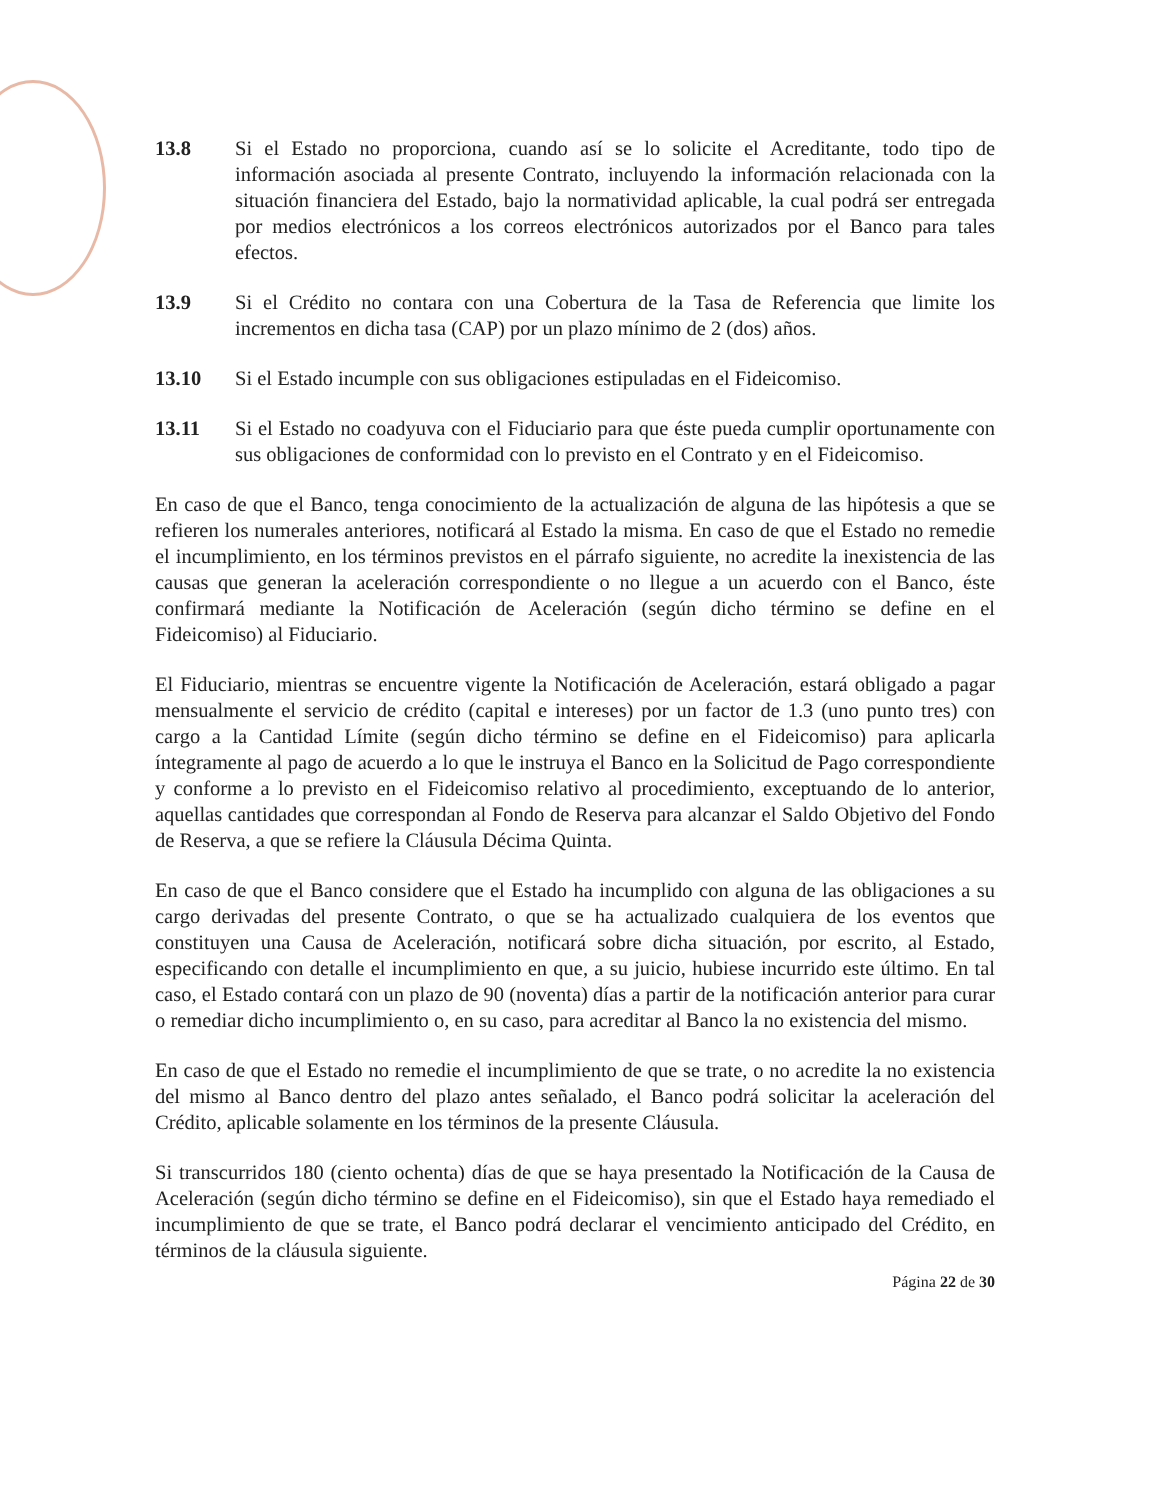13.8 Si el Estado no proporciona, cuando así se lo solicite el Acreditante, todo tipo de información asociada al presente Contrato, incluyendo la información relacionada con la situación financiera del Estado, bajo la normatividad aplicable, la cual podrá ser entregada por medios electrónicos a los correos electrónicos autorizados por el Banco para tales efectos.
13.9 Si el Crédito no contara con una Cobertura de la Tasa de Referencia que limite los incrementos en dicha tasa (CAP) por un plazo mínimo de 2 (dos) años.
13.10 Si el Estado incumple con sus obligaciones estipuladas en el Fideicomiso.
13.11 Si el Estado no coadyuva con el Fiduciario para que éste pueda cumplir oportunamente con sus obligaciones de conformidad con lo previsto en el Contrato y en el Fideicomiso.
En caso de que el Banco, tenga conocimiento de la actualización de alguna de las hipótesis a que se refieren los numerales anteriores, notificará al Estado la misma. En caso de que el Estado no remedie el incumplimiento, en los términos previstos en el párrafo siguiente, no acredite la inexistencia de las causas que generan la aceleración correspondiente o no llegue a un acuerdo con el Banco, éste confirmará mediante la Notificación de Aceleración (según dicho término se define en el Fideicomiso) al Fiduciario.
El Fiduciario, mientras se encuentre vigente la Notificación de Aceleración, estará obligado a pagar mensualmente el servicio de crédito (capital e intereses) por un factor de 1.3 (uno punto tres) con cargo a la Cantidad Límite (según dicho término se define en el Fideicomiso) para aplicarla íntegramente al pago de acuerdo a lo que le instruya el Banco en la Solicitud de Pago correspondiente y conforme a lo previsto en el Fideicomiso relativo al procedimiento, exceptuando de lo anterior, aquellas cantidades que correspondan al Fondo de Reserva para alcanzar el Saldo Objetivo del Fondo de Reserva, a que se refiere la Cláusula Décima Quinta.
En caso de que el Banco considere que el Estado ha incumplido con alguna de las obligaciones a su cargo derivadas del presente Contrato, o que se ha actualizado cualquiera de los eventos que constituyen una Causa de Aceleración, notificará sobre dicha situación, por escrito, al Estado, especificando con detalle el incumplimiento en que, a su juicio, hubiese incurrido este último. En tal caso, el Estado contará con un plazo de 90 (noventa) días a partir de la notificación anterior para curar o remediar dicho incumplimiento o, en su caso, para acreditar al Banco la no existencia del mismo.
En caso de que el Estado no remedie el incumplimiento de que se trate, o no acredite la no existencia del mismo al Banco dentro del plazo antes señalado, el Banco podrá solicitar la aceleración del Crédito, aplicable solamente en los términos de la presente Cláusula.
Si transcurridos 180 (ciento ochenta) días de que se haya presentado la Notificación de la Causa de Aceleración (según dicho término se define en el Fideicomiso), sin que el Estado haya remediado el incumplimiento de que se trate, el Banco podrá declarar el vencimiento anticipado del Crédito, en términos de la cláusula siguiente.
Página 22 de 30